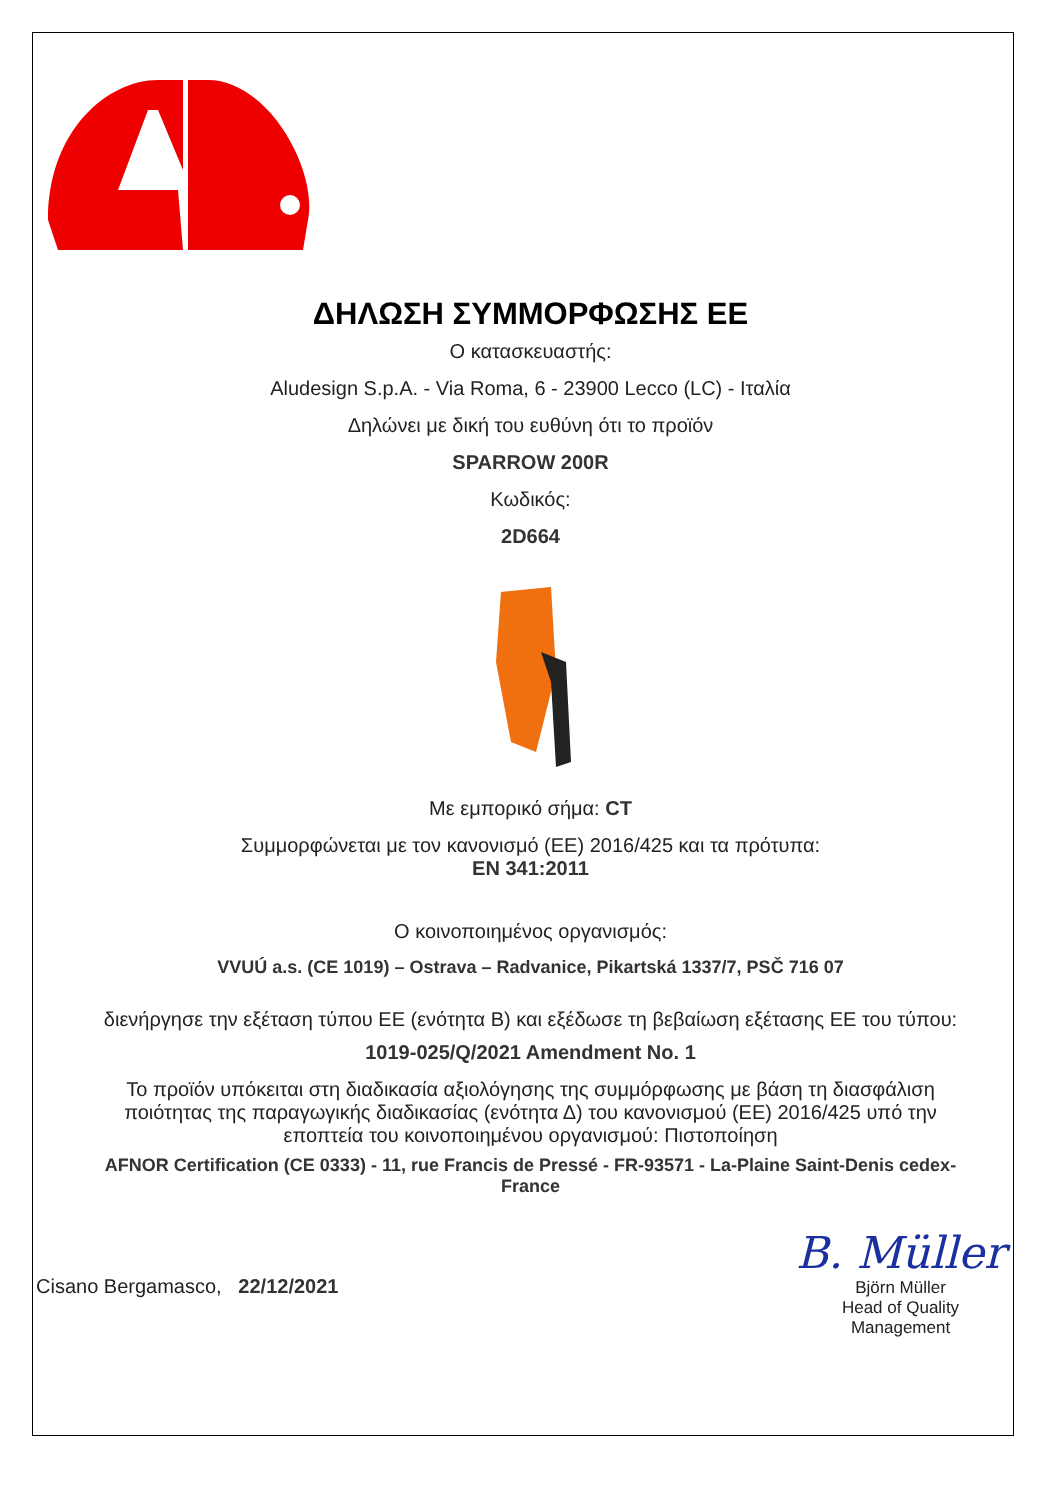ΔΗΛΩΣΗ ΣΥΜΜΟΡΦΩΣΗΣ ΕΕ
Ο κατασκευαστής:
Aludesign S.p.A. - Via Roma, 6 - 23900 Lecco (LC) - Ιταλία
Δηλώνει με δική του ευθύνη ότι το προϊόν
SPARROW 200R
Κωδικός:
2D664
Με εμπορικό σήμα: CT
Συμμορφώνεται με τον κανονισμό (ΕΕ) 2016/425 και τα πρότυπα:
EN 341:2011
Ο κοινοποιημένος οργανισμός:
VVUÚ a.s. (CE 1019) – Ostrava – Radvanice, Pikartská 1337/7, PSČ 716 07
διενήργησε την εξέταση τύπου ΕΕ (ενότητα B) και εξέδωσε τη βεβαίωση εξέτασης ΕΕ του τύπου:
1019-025/Q/2021 Amendment No. 1
Το προϊόν υπόκειται στη διαδικασία αξιολόγησης της συμμόρφωσης με βάση τη διασφάλιση ποιότητας της παραγωγικής διαδικασίας (ενότητα Δ) του κανονισμού (ΕΕ) 2016/425 υπό την εποπτεία του κοινοποιημένου οργανισμού: Πιστοποίηση
AFNOR Certification (CE 0333) - 11, rue Francis de Pressé - FR-93571 - La-Plaine Saint-Denis cedex-France
Cisano Bergamasco, 22/12/2021
B. Müller
Björn Müller
Head of Quality
Management